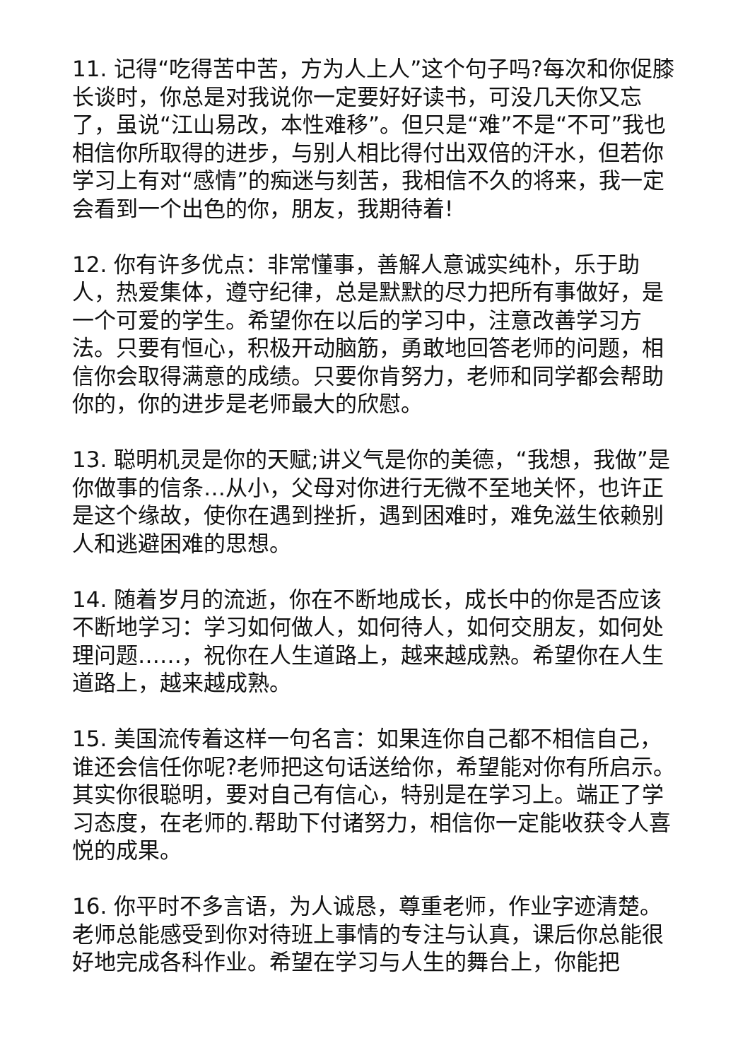11. 记得“吃得苦中苦，方为人上人”这个句子吗?每次和你促膝长谈时，你总是对我说你一定要好好读书，可没几天你又忘了，虽说“江山易改，本性难移”。但只是“难”不是“不可”我也相信你所取得的进步，与别人相比得付出双倍的汗水，但若你学习上有对“感情”的痴迷与刻苦，我相信不久的将来，我一定会看到一个出色的你，朋友，我期待着!
12. 你有许多优点：非常懂事，善解人意诚实纯朴，乐于助人，热爱集体，遵守纪律，总是默默的尽力把所有事做好，是一个可爱的学生。希望你在以后的学习中，注意改善学习方法。只要有恒心，积极开动脑筋，勇敢地回答老师的问题，相信你会取得满意的成绩。只要你肯努力，老师和同学都会帮助你的，你的进步是老师最大的欣慰。
13. 聪明机灵是你的天赋;讲义气是你的美德，“我想，我做”是你做事的信条…从小，父母对你进行无微不至地关怀，也许正是这个缘故，使你在遇到挫折，遇到困难时，难免滋生依赖别人和逃避困难的思想。
14. 随着岁月的流逝，你在不断地成长，成长中的你是否应该不断地学习：学习如何做人，如何待人，如何交朋友，如何处理问题……，祝你在人生道路上，越来越成熟。希望你在人生道路上，越来越成熟。
15. 美国流传着这样一句名言：如果连你自己都不相信自己，谁还会信任你呢?老师把这句话送给你，希望能对你有所启示。其实你很聪明，要对自己有信心，特别是在学习上。端正了学习态度，在老师的.帮助下付诸努力，相信你一定能收获令人喜悦的成果。
16. 你平时不多言语，为人诚恳，尊重老师，作业字迹清楚。老师总能感受到你对待班上事情的专注与认真，课后你总能很好地完成各科作业。希望在学习与人生的舞台上，你能把